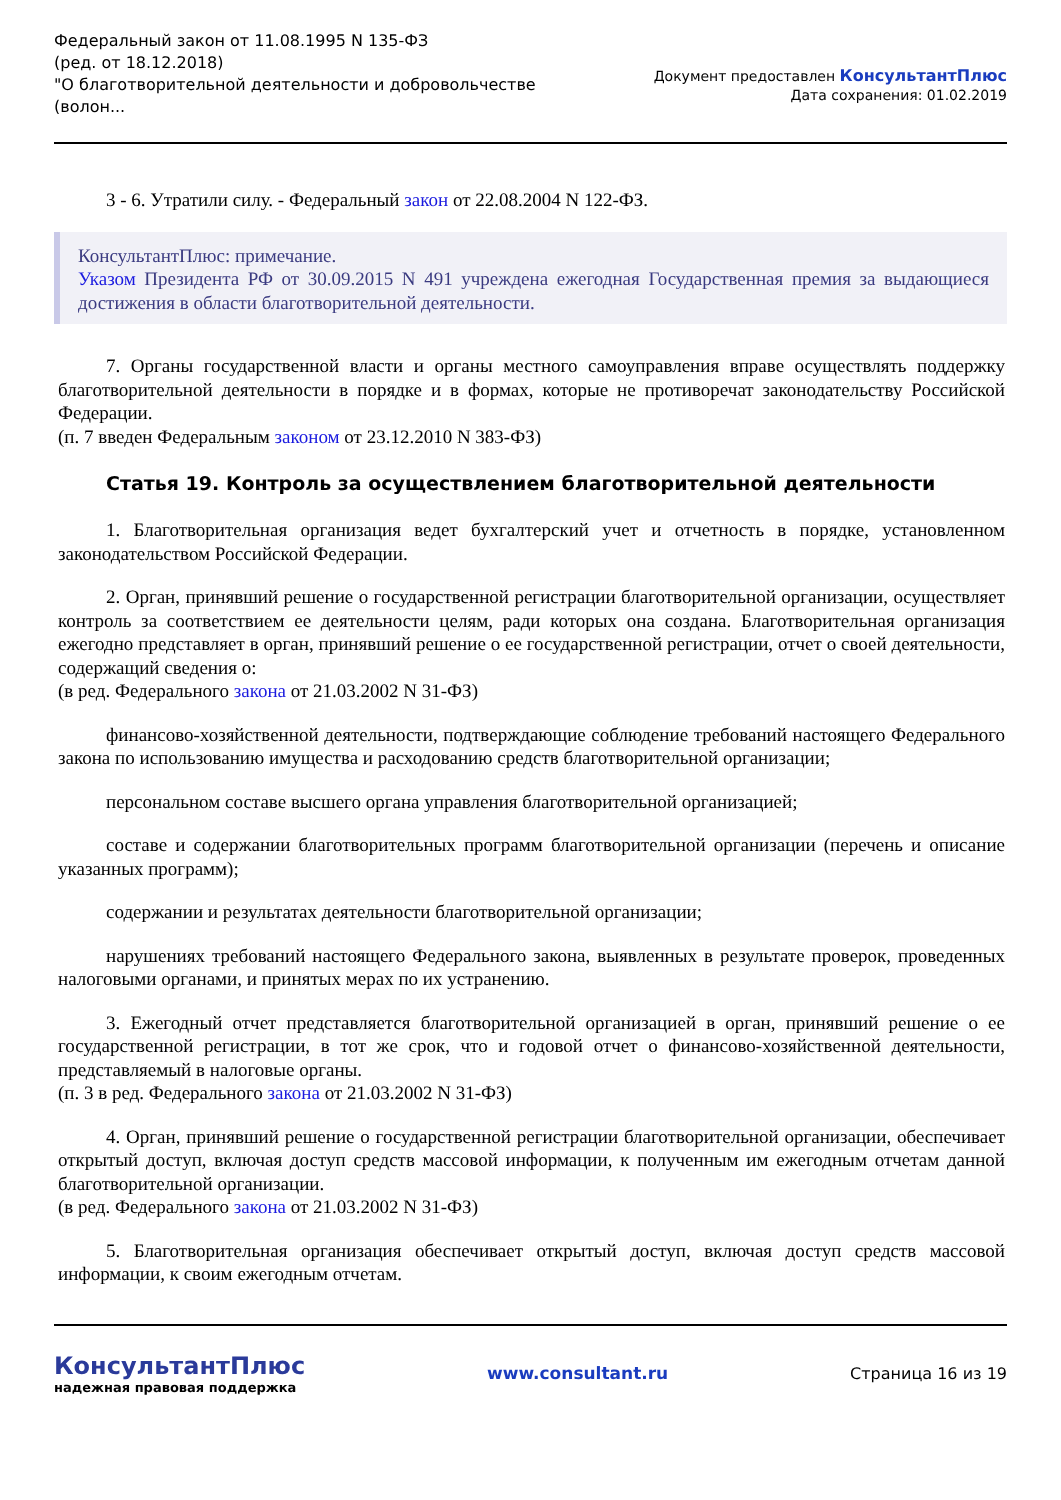Федеральный закон от 11.08.1995 N 135-ФЗ
(ред. от 18.12.2018)
"О благотворительной деятельности и добровольчестве
(волон...
Документ предоставлен КонсультантПлюс
Дата сохранения: 01.02.2019
3 - 6. Утратили силу. - Федеральный закон от 22.08.2004 N 122-ФЗ.
КонсультантПлюс: примечание.
Указом Президента РФ от 30.09.2015 N 491 учреждена ежегодная Государственная премия за выдающиеся достижения в области благотворительной деятельности.
7. Органы государственной власти и органы местного самоуправления вправе осуществлять поддержку благотворительной деятельности в порядке и в формах, которые не противоречат законодательству Российской Федерации.
(п. 7 введен Федеральным законом от 23.12.2010 N 383-ФЗ)
Статья 19. Контроль за осуществлением благотворительной деятельности
1. Благотворительная организация ведет бухгалтерский учет и отчетность в порядке, установленном законодательством Российской Федерации.
2. Орган, принявший решение о государственной регистрации благотворительной организации, осуществляет контроль за соответствием ее деятельности целям, ради которых она создана. Благотворительная организация ежегодно представляет в орган, принявший решение о ее государственной регистрации, отчет о своей деятельности, содержащий сведения о:
(в ред. Федерального закона от 21.03.2002 N 31-ФЗ)
финансово-хозяйственной деятельности, подтверждающие соблюдение требований настоящего Федерального закона по использованию имущества и расходованию средств благотворительной организации;
персональном составе высшего органа управления благотворительной организацией;
составе и содержании благотворительных программ благотворительной организации (перечень и описание указанных программ);
содержании и результатах деятельности благотворительной организации;
нарушениях требований настоящего Федерального закона, выявленных в результате проверок, проведенных налоговыми органами, и принятых мерах по их устранению.
3. Ежегодный отчет представляется благотворительной организацией в орган, принявший решение о ее государственной регистрации, в тот же срок, что и годовой отчет о финансово-хозяйственной деятельности, представляемый в налоговые органы.
(п. 3 в ред. Федерального закона от 21.03.2002 N 31-ФЗ)
4. Орган, принявший решение о государственной регистрации благотворительной организации, обеспечивает открытый доступ, включая доступ средств массовой информации, к полученным им ежегодным отчетам данной благотворительной организации.
(в ред. Федерального закона от 21.03.2002 N 31-ФЗ)
5. Благотворительная организация обеспечивает открытый доступ, включая доступ средств массовой информации, к своим ежегодным отчетам.
КонсультантПлюс
надежная правовая поддержка
www.consultant.ru Страница 16 из 19